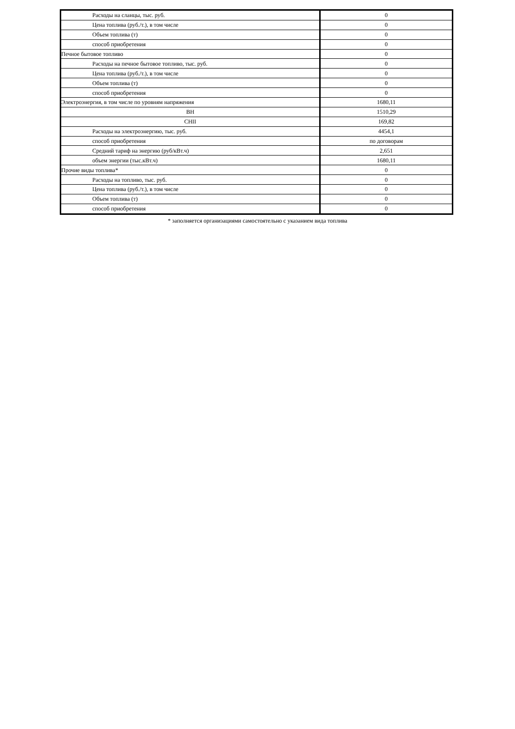| Расходы на сланцы, тыс. руб. | 0 |
| Цена топлива (руб./т.), в том числе | 0 |
| Объем топлива (т) | 0 |
| способ приобретения | 0 |
| Печное бытовое топливо | 0 |
| Расходы на печное бытовое топливо, тыс. руб. | 0 |
| Цена топлива (руб./т.), в том числе | 0 |
| Объем топлива (т) | 0 |
| способ приобретения | 0 |
| Электроэнергия, в том числе по уровням напряжения | 1680,11 |
| ВН | 1510,29 |
| СНII | 169,82 |
| Расходы на электроэнергию, тыс. руб. | 4454,1 |
| способ приобретения | по договорам |
| Средний тариф на энергию (руб/кВт.ч) | 2,651 |
| объем энергии (тыс.кВт.ч) | 1680,11 |
| Прочие виды топлива* | 0 |
| Расходы на топливо, тыс. руб. | 0 |
| Цена топлива (руб./т.), в том числе | 0 |
| Объем топлива (т) | 0 |
| способ приобретения | 0 |
* заполняется организациями самостоятельно с указанием вида топлива